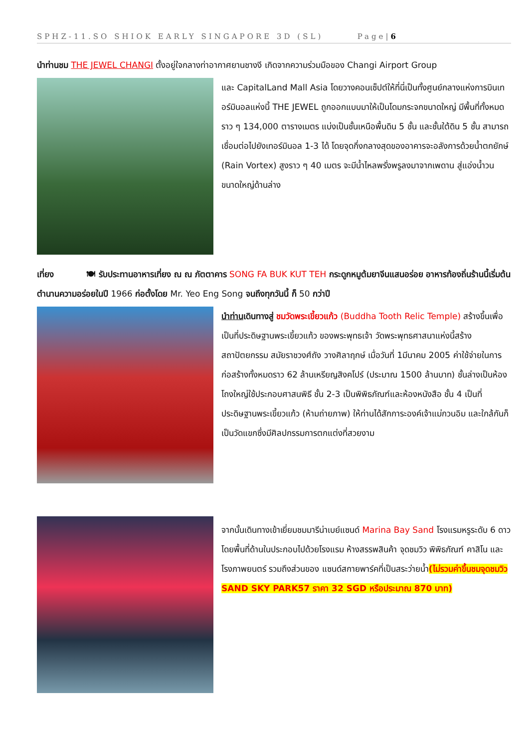SPHZ-11.SO SHIOK EARLY SINGAPORE 3D (SL) Page|6
นำท่านชม THE JEWEL CHANGI ตั้งอยู่ใจกลางท่าอากาศยานชางงี เกิดจากความร่วมมือของ Changi Airport Group
และ CapitalLand Mall Asia โดยวางคอนเซ็ปต์ให้ที่นี่เป็นทั้งศูนย์กลางแห่งการบินเทอร์มินอลแห่งนี้ THE JEWEL ถูกออกแบบมาให้เป็นโดมกระจกขนาดใหญ่ มีพื้นที่ทั้งหมดราว ๆ 134,000 ตารางเมตร แบ่งเป็นชั้นเหนือพื้นดิน 5 ชั้น และชั้นใต้ดิน 5 ชั้น สามารถเชื่อมต่อไปยังเทอร์มินอล 1-3 ได้ โดยจุดกึ่งกลางสุดของอาคารจะอลังการด้วยน้ำตกยักษ์ (Rain Vortex) สูงราว ๆ 40 เมตร จะมีน้ำไหลพรั่งพรูลงมาจากเพดาน สู่แอ่งน้ำวนขนาดใหญ่ด้านล่าง
เที่ยง 🍽 รับประทานอาหารเที่ยง ณ ณ ภัตตาคาร SONG FA BUK KUT TEH กระดูกหมูต้มยาจีนแสนอร่อย อาหารท้องถิ่นร้านนี้เริ่มต้นตำนานความอร่อยในปี 1966 ก่อตั้งโดย Mr. Yeo Eng Song จนถึงทุกวันนี้ ก็ 50 กว่าปี
นำท่านเดินทางสู่ ชมวัดพระเขี้ยวแก้ว (Buddha Tooth Relic Temple) สร้างขึ้นเพื่อเป็นที่ประดิษฐานพระเขี้ยวแก้ว ของพระพุทธเจ้า วัดพระพุทธศาสนาแห่งนี้สร้าง สถาปัตยกรรม สมัยราชวงศ์ถัง วางศิลาฤกษ์ เมื่อวันที่ 1มีนาคม 2005 ค่าใช้จ่ายในการก่อสร้างทั้งหมดราว 62 ล้านเหรียญสิงคโปร์ (ประมาณ 1500 ล้านบาท) ชั้นล่างเป็นห้องโถงใหญ่ใช้ประกอบศาสนพิธี ชั้น 2-3 เป็นพิพิธภัณฑ์และห้องหนังสือ ชั้น 4 เป็นที่ประดิษฐานพระเขี้ยวแก้ว (ห้ามถ่ายภาพ) ให้ท่านได้สักการะองค์เจ้าแม่กวนอิม และใกล้กันก็เป็นวัดแขกซึ่งมีศิลปกรรมการตกแต่งที่สวยงาม
จากนั้นเดินทางเข้าเยี่ยมชมมารีน่าเบย์แซนด์ Marina Bay Sand โรงแรมหรูระดับ 6 ดาว โดยพื้นที่ด้านในประกอบไปด้วยโรงแรม ห้างสรรพสินค้า จุดชมวิว พิพิธภัณฑ์ คาสิโน และโรงภาพยนตร์ รวมถึงส่วนของ แซนด์สกายพาร์คที่เป็นสระว่ายน้ำ(ไม่รวมค่าขึ้นชมจุดชมวิว SAND SKY PARK57 ราคา 32 SGD หรือประมาณ 870 บาท)